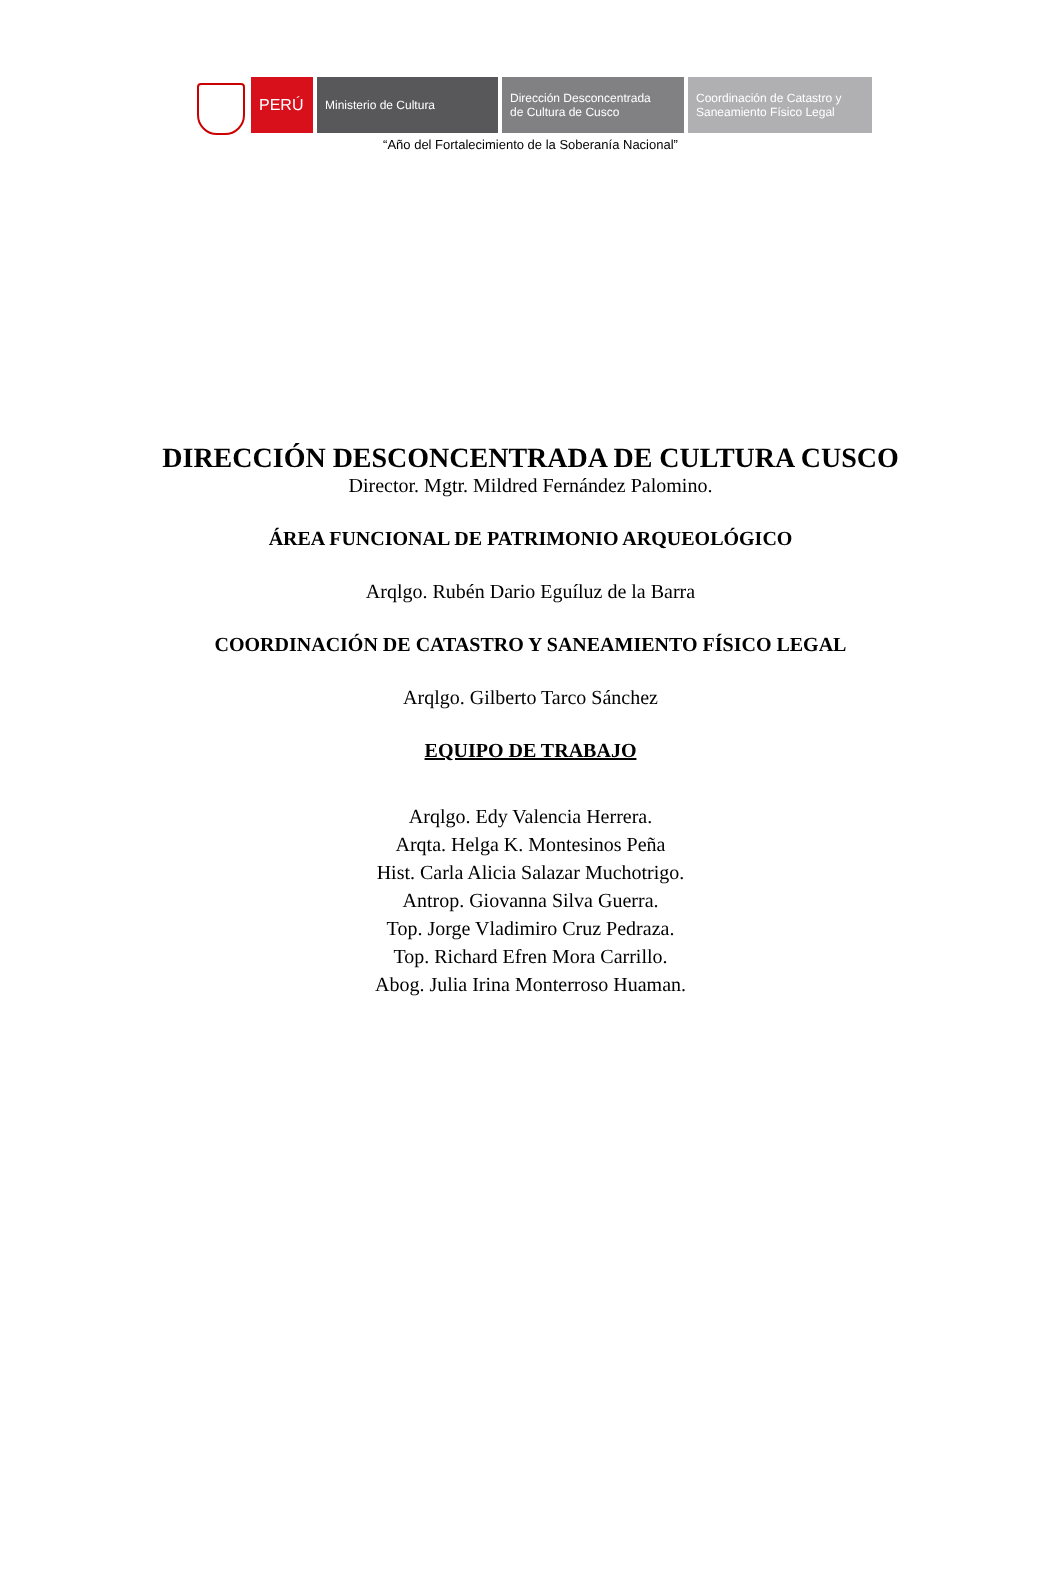PERÚ
Ministerio de Cultura Dirección Desconcentrada
de Cultura de Cusco
Coordinación de Catastro y
Saneamiento Físico Legal
“Año del Fortalecimiento de la Soberanía Nacional”
DIRECCIÓN DESCONCENTRADA DE CULTURA CUSCO
Director. Mgtr. Mildred Fernández Palomino.
ÁREA FUNCIONAL DE PATRIMONIO ARQUEOLÓGICO
Arqlgo. Rubén Dario Eguíluz de la Barra
COORDINACIÓN DE CATASTRO Y SANEAMIENTO FÍSICO LEGAL
Arqlgo. Gilberto Tarco Sánchez
EQUIPO DE TRABAJO
Arqlgo. Edy Valencia Herrera.
Arqta. Helga K. Montesinos Peña
Hist. Carla Alicia Salazar Muchotrigo.
Antrop. Giovanna Silva Guerra.
Top. Jorge Vladimiro Cruz Pedraza.
Top. Richard Efren Mora Carrillo.
Abog. Julia Irina Monterroso Huaman.